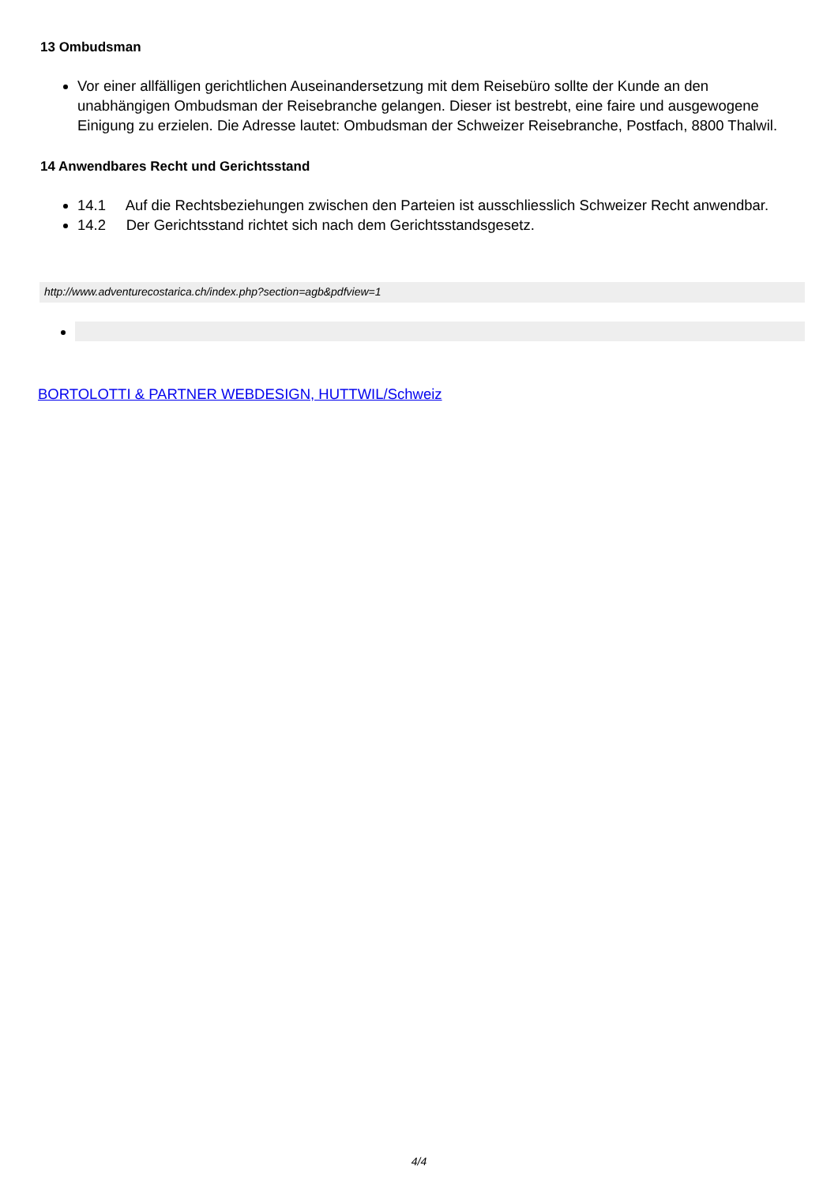13 Ombudsman
Vor einer allfälligen gerichtlichen Auseinandersetzung mit dem Reisebüro sollte der Kunde an den unabhängigen Ombudsman der Reisebranche gelangen. Dieser ist bestrebt, eine faire und ausgewogene Einigung zu erzielen. Die Adresse lautet: Ombudsman der Schweizer Reisebranche, Postfach, 8800 Thalwil.
14 Anwendbares Recht und Gerichtsstand
14.1 Auf die Rechtsbeziehungen zwischen den Parteien ist ausschliesslich Schweizer Recht anwendbar.
14.2 Der Gerichtsstand richtet sich nach dem Gerichtsstandsgesetz.
http://www.adventurecostarica.ch/index.php?section=agb&pdfview=1
BORTOLOTTI & PARTNER WEBDESIGN, HUTTWIL/Schweiz
4/4